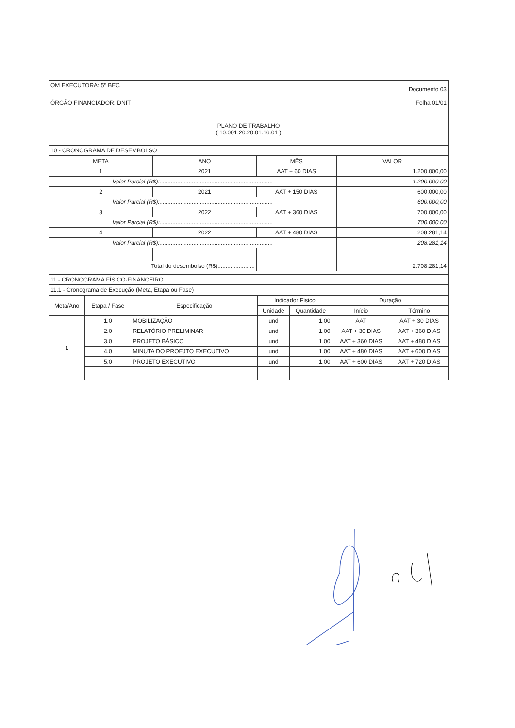| OM EXECUTORA: 5º BEC Documento 03 ÓRGÃO FINANCIADOR: DNIT Folha 01/01 |
| PLANO DE TRABALHO ( 10.001.20.20.01.16.01 ) |
| 10 - CRONOGRAMA DE DESEMBOLSO |
| META | ANO | MÊS | VALOR |
| --- | --- | --- | --- |
| 1 | 2021 | AAT + 60 DIAS | 1.200.000,00 |
| Valor Parcial (R$):...................................................................... | | | 1.200.000,00 |
| 2 | 2021 | AAT + 150 DIAS | 600.000,00 |
| Valor Parcial (R$):...................................................................... | | | 600.000,00 |
| 3 | 2022 | AAT + 360 DIAS | 700.000,00 |
| Valor Parcial (R$):...................................................................... | | | 700.000,00 |
| 4 | 2022 | AAT + 480 DIAS | 208.281,14 |
| Valor Parcial (R$):...................................................................... | | | 208.281,14 |
| Total do desembolso (R$):...................... | | | 2.708.281,14 |
| 11 - CRONOGRAMA FÍSICO-FINANCEIRO | | | |
| 11.1 - Cronograma de Execução (Meta, Etapa ou Fase) | | | |
| Meta/Ano | Etapa / Fase | Especificação | Indicador Físico | | Duração | |
| --- | --- | --- | --- | --- | --- | --- |
| | | | Unidade | Quantidade | Início | Término |
| 1 | 1.0 | MOBILIZAÇÃO | und | 1,00 | AAT | AAT + 30 DIAS |
| | 2.0 | RELATÓRIO PRELIMINAR | und | 1,00 | AAT + 30 DIAS | AAT + 360 DIAS |
| | 3.0 | PROJETO BÁSICO | und | 1,00 | AAT + 360 DIAS | AAT + 480 DIAS |
| | 4.0 | MINUTA DO PROEJTO EXECUTIVO | und | 1,00 | AAT + 480 DIAS | AAT + 600 DIAS |
| | 5.0 | PROJETO EXECUTIVO | und | 1,00 | AAT + 600 DIAS | AAT + 720 DIAS |